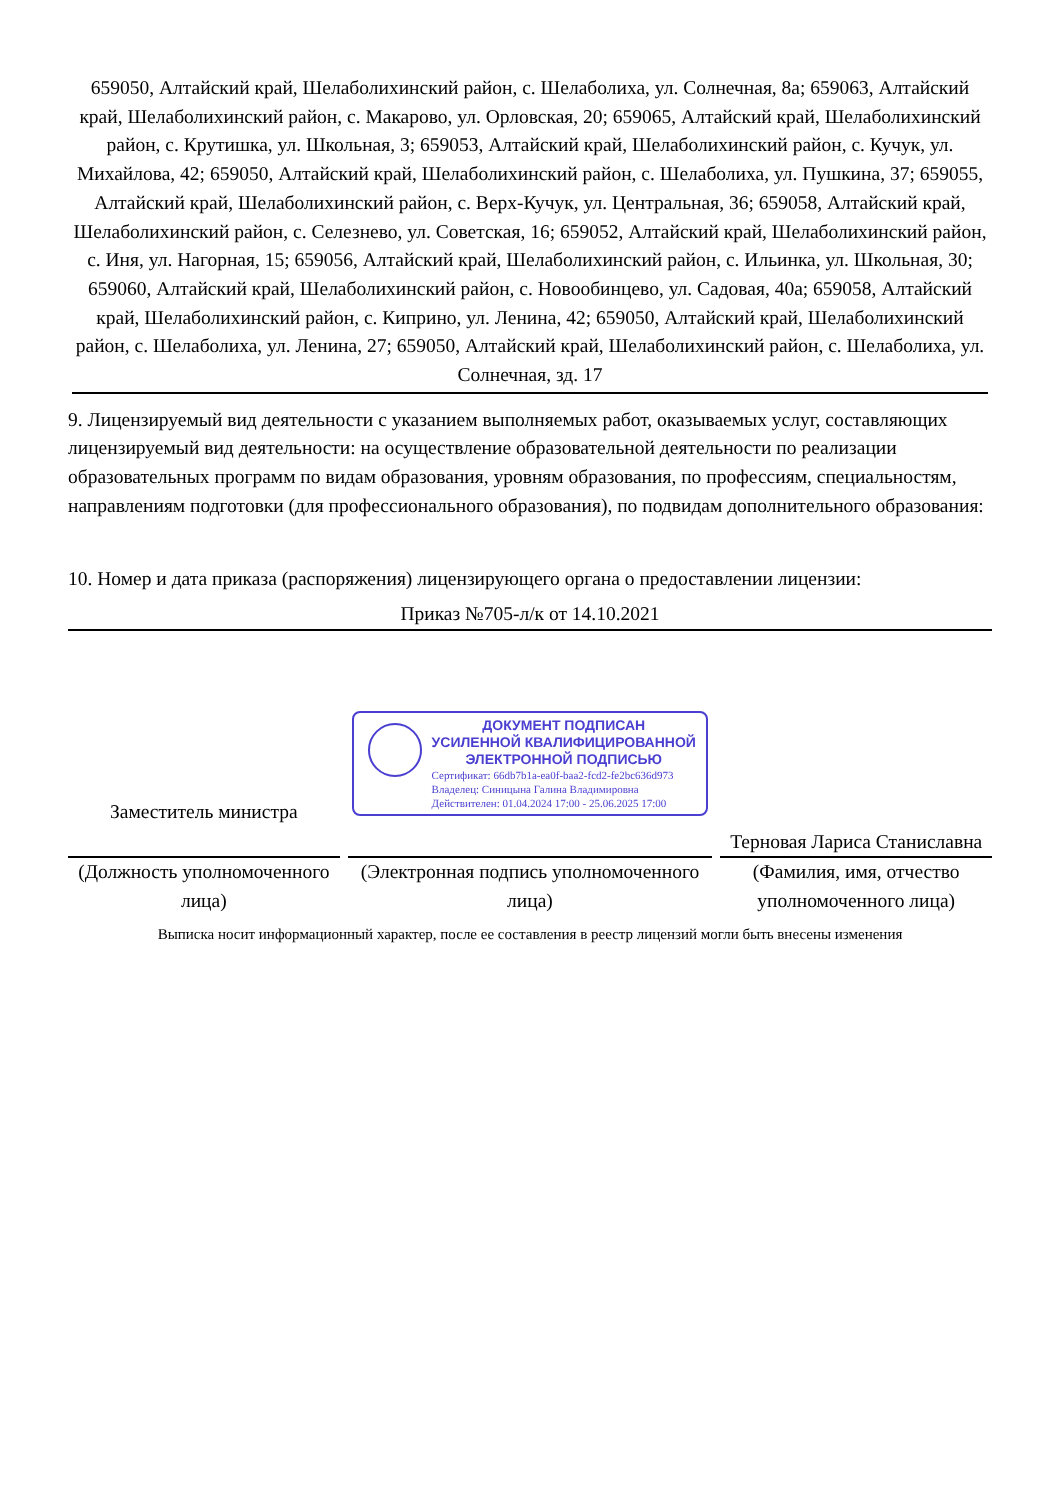659050, Алтайский край, Шелаболихинский район, с. Шелаболиха, ул. Солнечная, 8а; 659063, Алтайский край, Шелаболихинский район, с. Макарово, ул. Орловская, 20; 659065, Алтайский край, Шелаболихинский район, с. Крутишка, ул. Школьная, 3; 659053, Алтайский край, Шелаболихинский район, с. Кучук, ул. Михайлова, 42; 659050, Алтайский край, Шелаболихинский район, с. Шелаболиха, ул. Пушкина, 37; 659055, Алтайский край, Шелаболихинский район, с. Верх-Кучук, ул. Центральная, 36; 659058, Алтайский край, Шелаболихинский район, с. Селезнево, ул. Советская, 16; 659052, Алтайский край, Шелаболихинский район, с. Иня, ул. Нагорная, 15; 659056, Алтайский край, Шелаболихинский район, с. Ильинка, ул. Школьная, 30; 659060, Алтайский край, Шелаболихинский район, с. Новообинцево, ул. Садовая, 40а; 659058, Алтайский край, Шелаболихинский район, с. Киприно, ул. Ленина, 42; 659050, Алтайский край, Шелаболихинский район, с. Шелаболиха, ул. Ленина, 27; 659050, Алтайский край, Шелаболихинский район, с. Шелаболиха, ул. Солнечная, зд. 17
9. Лицензируемый вид деятельности с указанием выполняемых работ, оказываемых услуг, составляющих лицензируемый вид деятельности: на осуществление образовательной деятельности по реализации образовательных программ по видам образования, уровням образования, по профессиям, специальностям, направлениям подготовки (для профессионального образования), по подвидам дополнительного образования:
10. Номер и дата приказа (распоряжения) лицензирующего органа о предоставлении лицензии:
Приказ №705-л/к от 14.10.2021
Заместитель министра
ДОКУМЕНТ ПОДПИСАН
УСИЛЕННОЙ КВАЛИФИЦИРОВАННОЙ
ЭЛЕКТРОННОЙ ПОДПИСЬЮ
Сертификат: 66db7b1a-ea0f-baa2-fcd2-fe2bc636d973
Владелец: Синицына Галина Владимировна
Действителен: 01.04.2024 17:00 - 25.06.2025 17:00
Терновая Лариса Станиславна
(Должность уполномоченного лица)
(Электронная подпись уполномоченного лица)
(Фамилия, имя, отчество уполномоченного лица)
Выписка носит информационный характер, после ее составления в реестр лицензий могли быть внесены изменения